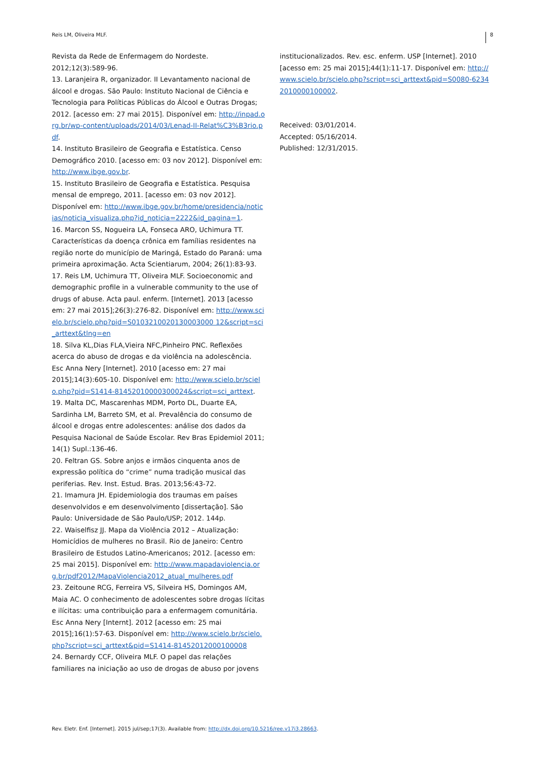Reis LM, Oliveira MLF. 8
Revista da Rede de Enfermagem do Nordeste. 2012;12(3):589-96.
13. Laranjeira R, organizador. II Levantamento nacional de álcool e drogas. São Paulo: Instituto Nacional de Ciência e Tecnologia para Políticas Públicas do Álcool e Outras Drogas; 2012. [acesso em: 27 mai 2015]. Disponível em: http://inpad.org.br/wp-content/uploads/2014/03/Lenad-II-Relat%C3%B3rio.pdf.
14. Instituto Brasileiro de Geografia e Estatística. Censo Demográfico 2010. [acesso em: 03 nov 2012]. Disponível em: http://www.ibge.gov.br.
15. Instituto Brasileiro de Geografia e Estatística. Pesquisa mensal de emprego, 2011. [acesso em: 03 nov 2012]. Disponível em: http://www.ibge.gov.br/home/presidencia/noticias/noticia_visualiza.php?id_noticia=2222&id_pagina=1.
16. Marcon SS, Nogueira LA, Fonseca ARO, Uchimura TT. Características da doença crônica em famílias residentes na região norte do município de Maringá, Estado do Paraná: uma primeira aproximação. Acta Scientiarum, 2004; 26(1):83-93.
17. Reis LM, Uchimura TT, Oliveira MLF. Socioeconomic and demographic profile in a vulnerable community to the use of drugs of abuse. Acta paul. enferm. [Internet]. 2013 [acesso em: 27 mai 2015];26(3):276-82. Disponível em: http://www.scielo.br/scielo.php?pid=S0103210020130003000 12&script=sci_arttext&tlng=en
18. Silva KL,Dias FLA,Vieira NFC,Pinheiro PNC. Reflexões acerca do abuso de drogas e da violência na adolescência. Esc Anna Nery [Internet]. 2010 [acesso em: 27 mai 2015];14(3):605-10. Disponível em: http://www.scielo.br/scielo.php?pid=S1414-81452010000300024&script=sci_arttext.
19. Malta DC, Mascarenhas MDM, Porto DL, Duarte EA, Sardinha LM, Barreto SM, et al. Prevalência do consumo de álcool e drogas entre adolescentes: análise dos dados da Pesquisa Nacional de Saúde Escolar. Rev Bras Epidemiol 2011; 14(1) Supl.:136-46.
20. Feltran GS. Sobre anjos e irmãos cinquenta anos de expressão política do “crime” numa tradição musical das periferias. Rev. Inst. Estud. Bras. 2013;56:43-72.
21. Imamura JH. Epidemiologia dos traumas em países desenvolvidos e em desenvolvimento [dissertação]. São Paulo: Universidade de São Paulo/USP; 2012. 144p.
22. Waiselfisz JJ. Mapa da Violência 2012 – Atualização: Homicídios de mulheres no Brasil. Rio de Janeiro: Centro Brasileiro de Estudos Latino-Americanos; 2012. [acesso em: 25 mai 2015]. Disponível em: http://www.mapadaviolencia.org.br/pdf2012/MapaViolencia2012_atual_mulheres.pdf
23. Zeitoune RCG, Ferreira VS, Silveira HS, Domingos AM, Maia AC. O conhecimento de adolescentes sobre drogas lícitas e ilícitas: uma contribuição para a enfermagem comunitária. Esc Anna Nery [Internt]. 2012 [acesso em: 25 mai 2015];16(1):57-63. Disponível em: http://www.scielo.br/scielo.php?script=sci_arttext&pid=S1414-81452012000100008
24. Bernardy CCF, Oliveira MLF. O papel das relações familiares na iniciação ao uso de drogas de abuso por jovens
institucionalizados. Rev. esc. enferm. USP [Internet]. 2010 [acesso em: 25 mai 2015];44(1):11-17. Disponível em: http://www.scielo.br/scielo.php?script=sci_arttext&pid=S0080-62342010000100002.
Received: 03/01/2014.
Accepted: 05/16/2014.
Published: 12/31/2015.
Rev. Eletr. Enf. [Internet]. 2015 jul/sep;17(3). Available from: http://dx.doi.org/10.5216/ree.v17i3.28663.